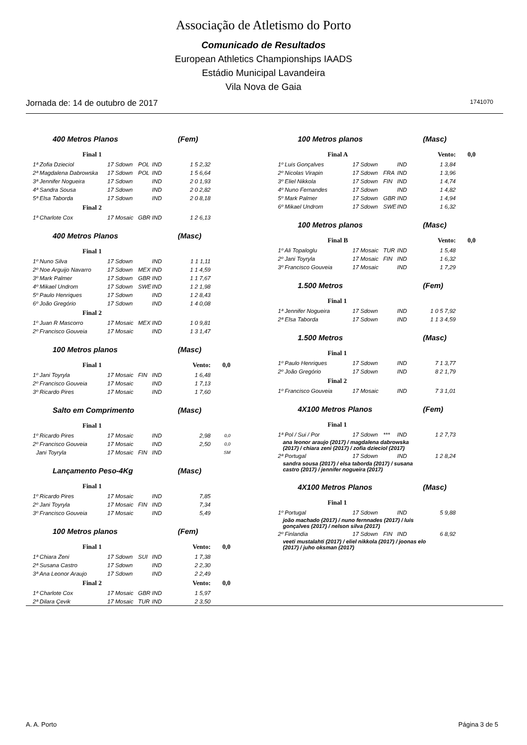Associação de Atletismo do Porto
Comunicado de Resultados
European Athletics Championships IAADS
Estádio Municipal Lavandeira
Vila Nova de Gaia
Jornada de: 14 de outubro de 2017 1741070
400 Metros Planos (Fem)
| Final 1 | | | | |
| 1ª Zofia Dzieciol | 17 Sdown | POL | IND | 1 5 2,32 |
| 2ª Magdalena Dabrowska | 17 Sdown | POL | IND | 1 5 6,64 |
| 3ª Jennifer Nogueira | 17 Sdown | | IND | 2 0 1,93 |
| 4ª Sandra Sousa | 17 Sdown | | IND | 2 0 2,82 |
| 5ª Elsa Taborda | 17 Sdown | | IND | 2 0 8,18 |
| Final 2 | | | | |
| 1ª Charlote Cox | 17 Mosaic | GBR | IND | 1 2 6,13 |
400 Metros Planos (Masc)
| Final 1 | | | | |
| 1º Nuno Silva | 17 Sdown | | IND | 1 1 1,11 |
| 2º Noe Arguijo Navarro | 17 Sdown | MEX | IND | 1 1 4,59 |
| 3º Mark Palmer | 17 Sdown | GBR | IND | 1 1 7,67 |
| 4º Mikael Undrom | 17 Sdown | SWE | IND | 1 2 1,98 |
| 5º Paulo Henriques | 17 Sdown | | IND | 1 2 8,43 |
| 6º João Gregório | 17 Sdown | | IND | 1 4 0,08 |
| Final 2 | | | | |
| 1º Juan R Mascorro | 17 Mosaic | MEX | IND | 1 0 9,81 |
| 2º Francisco Gouveia | 17 Mosaic | | IND | 1 3 1,47 |
100 Metros planos (Masc)
| Final 1 | | | Vento: | | 0,0 |
| 1º Jani Toyryla | 17 Mosaic | FIN | IND | 1 6,48 | |
| 2º Francisco Gouveia | 17 Mosaic | | IND | 1 7,13 | |
| 3º Ricardo Pires | 17 Mosaic | | IND | 1 7,60 | |
Salto em Comprimento (Masc)
| Final 1 | | | | | |
| 1º Ricardo Pires | 17 Mosaic | | IND | 2,98 | 0,0 |
| 2º Francisco Gouveia | 17 Mosaic | | IND | 2,50 | 0,0 |
| Jani Toyryla | 17 Mosaic | FIN | IND | | SM |
Lançamento Peso-4Kg (Masc)
| Final 1 | | | | |
| 1º Ricardo Pires | 17 Mosaic | | IND | 7,85 |
| 2º Jani Toyryla | 17 Mosaic | FIN | IND | 7,34 |
| 3º Francisco Gouveia | 17 Mosaic | | IND | 5,49 |
100 Metros planos (Fem)
| Final 1 | | | Vento: | | 0,0 |
| 1ª Chiara Zeni | 17 Sdown | SUI | IND | 1 7,38 | |
| 2ª Susana Castro | 17 Sdown | | IND | 2 2,30 | |
| 3ª Ana Leonor Araujo | 17 Sdown | | IND | 2 2,49 | |
| Final 2 | | | Vento: | | 0,0 |
| 1ª Charlote Cox | 17 Mosaic | GBR | IND | 1 5,97 | |
| 2ª Dilara Çevik | 17 Mosaic | TUR | IND | 2 3,50 | |
100 Metros planos (Masc)
| Final A | | | Vento: | | 0,0 |
| 1º Luis Gonçalves | 17 Sdown | | IND | 1 3,84 | |
| 2º Nicolas Virapin | 17 Sdown | FRA | IND | 1 3,96 | |
| 3º Eliel Nikkola | 17 Sdown | FIN | IND | 1 4,74 | |
| 4º Nuno Fernandes | 17 Sdown | | IND | 1 4,82 | |
| 5º Mark Palmer | 17 Sdown | GBR | IND | 1 4,94 | |
| 6º Mikael Undrom | 17 Sdown | SWE | IND | 1 6,32 | |
100 Metros planos (Masc)
| Final B | | | Vento: | | 0,0 |
| 1º Ali Topaloglu | 17 Mosaic | TUR | IND | 1 5,48 | |
| 2º Jani Toyryla | 17 Mosaic | FIN | IND | 1 6,32 | |
| 3º Francisco Gouveia | 17 Mosaic | | IND | 1 7,29 | |
1.500 Metros (Fem)
| Final 1 | | | | |
| 1ª Jennifer Nogueira | 17 Sdown | | IND | 1 0 5 7,92 |
| 2ª Elsa Taborda | 17 Sdown | | IND | 1 1 3 4,59 |
1.500 Metros (Masc)
| Final 1 | | | | |
| 1º Paulo Henriques | 17 Sdown | | IND | 7 1 3,77 |
| 2º João Gregório | 17 Sdown | | IND | 8 2 1,79 |
| Final 2 | | | | |
| 1º Francisco Gouveia | 17 Mosaic | | IND | 7 3 1,01 |
4X100 Metros Planos (Fem)
| Final 1 | | | | |
| 1ª Pol / Sui / Por | 17 Sdown | *** | IND | 1 2 7,73 |
| ana leonor araujo (2017) / magdalena dabrowska (2017) / chiara zeni (2017) / zofia dzieciol (2017) | | | | |
| 2ª Portugal | 17 Sdown | | IND | 1 2 8,24 |
| sandra sousa (2017) / elsa taborda (2017) / susana castro (2017) / jennifer nogueira (2017) | | | | |
4X100 Metros Planos (Masc)
| Final 1 | | | | |
| 1º Portugal | 17 Sdown | | IND | 5 9,88 |
| joão machado (2017) / nuno fernnades (2017) / luis gonçalves (2017) / nelson silva (2017) | | | | |
| 2º Finlandia | 17 Sdown | FIN | IND | 6 8,92 |
| veeti mustalahti (2017) / eliel nikkola (2017) / joonas elo (2017) / juho oksman (2017) | | | | |
A. A. Porto Página 3 de 5